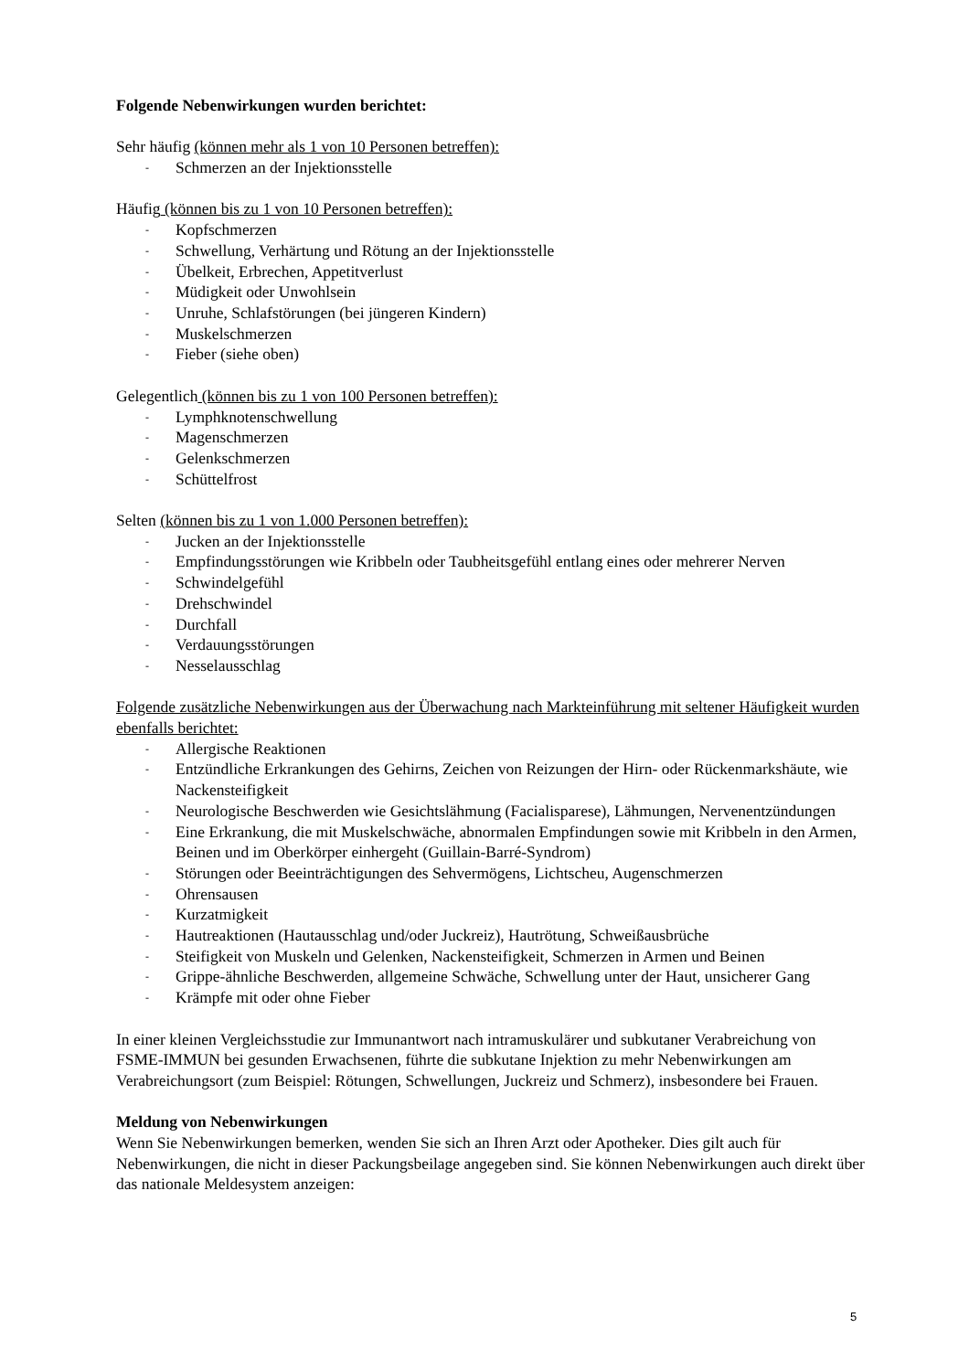Folgende Nebenwirkungen wurden berichtet:
Sehr häufig (können mehr als 1 von 10 Personen betreffen):
- Schmerzen an der Injektionsstelle
Häufig (können bis zu 1 von 10 Personen betreffen):
- Kopfschmerzen
- Schwellung, Verhärtung und Rötung an der Injektionsstelle
- Übelkeit, Erbrechen, Appetitverlust
- Müdigkeit oder Unwohlsein
- Unruhe, Schlafstörungen (bei jüngeren Kindern)
- Muskelschmerzen
- Fieber (siehe oben)
Gelegentlich (können bis zu 1 von 100 Personen betreffen):
- Lymphknotenschwellung
- Magenschmerzen
- Gelenkschmerzen
- Schüttelfrost
Selten (können bis zu 1 von 1.000 Personen betreffen):
- Jucken an der Injektionsstelle
- Empfindungsstörungen wie Kribbeln oder Taubheitsgefühl entlang eines oder mehrerer Nerven
- Schwindelgefühl
- Drehschwindel
- Durchfall
- Verdauungsstörungen
- Nesselausschlag
Folgende zusätzliche Nebenwirkungen aus der Überwachung nach Markteinführung mit seltener Häufigkeit wurden ebenfalls berichtet:
- Allergische Reaktionen
- Entzündliche Erkrankungen des Gehirns, Zeichen von Reizungen der Hirn- oder Rückenmarkshäute, wie Nackensteifigkeit
- Neurologische Beschwerden wie Gesichtslähmung (Facialisparese), Lähmungen, Nervenentzündungen
- Eine Erkrankung, die mit Muskelschwäche, abnormalen Empfindungen sowie mit Kribbeln in den Armen, Beinen und im Oberkörper einhergeht (Guillain-Barré-Syndrom)
- Störungen oder Beeinträchtigungen des Sehvermögens, Lichtscheu, Augenschmerzen
- Ohrensausen
- Kurzatmigkeit
- Hautreaktionen (Hautausschlag und/oder Juckreiz), Hautrötung, Schweißausbrüche
- Steifigkeit von Muskeln und Gelenken, Nackensteifigkeit, Schmerzen in Armen und Beinen
- Grippe-ähnliche Beschwerden, allgemeine Schwäche, Schwellung unter der Haut, unsicherer Gang
- Krämpfe mit oder ohne Fieber
In einer kleinen Vergleichsstudie zur Immunantwort nach intramuskulärer und subkutaner Verabreichung von FSME-IMMUN bei gesunden Erwachsenen, führte die subkutane Injektion zu mehr Nebenwirkungen am Verabreichungsort (zum Beispiel: Rötungen, Schwellungen, Juckreiz und Schmerz), insbesondere bei Frauen.
Meldung von Nebenwirkungen
Wenn Sie Nebenwirkungen bemerken, wenden Sie sich an Ihren Arzt oder Apotheker. Dies gilt auch für Nebenwirkungen, die nicht in dieser Packungsbeilage angegeben sind. Sie können Nebenwirkungen auch direkt über das nationale Meldesystem anzeigen:
5